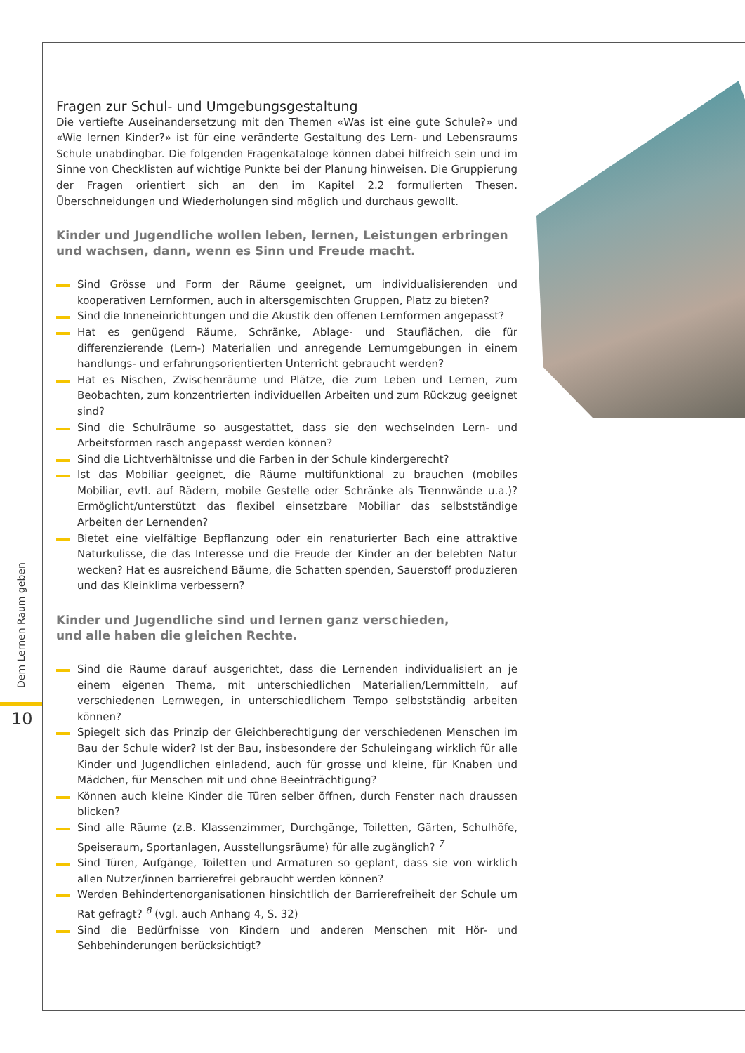Fragen zur Schul- und Umgebungsgestaltung
Die vertiefte Auseinandersetzung mit den Themen «Was ist eine gute Schule?» und «Wie lernen Kinder?» ist für eine veränderte Gestaltung des Lern- und Lebensraums Schule unabdingbar. Die folgenden Fragenkataloge können dabei hilfreich sein und im Sinne von Checklisten auf wichtige Punkte bei der Planung hinweisen. Die Gruppierung der Fragen orientiert sich an den im Kapitel 2.2 formulierten Thesen. Überschneidungen und Wiederholungen sind möglich und durchaus gewollt.
Kinder und Jugendliche wollen leben, lernen, Leistungen erbringen
und wachsen, dann, wenn es Sinn und Freude macht.
Sind Grösse und Form der Räume geeignet, um individualisierenden und kooperativen Lernformen, auch in altersgemischten Gruppen, Platz zu bieten?
Sind die Inneneinrichtungen und die Akustik den offenen Lernformen angepasst?
Hat es genügend Räume, Schränke, Ablage- und Stauflächen, die für differenzierende (Lern-) Materialien und anregende Lernumgebungen in einem handlungs- und erfahrungsorientierten Unterricht gebraucht werden?
Hat es Nischen, Zwischenräume und Plätze, die zum Leben und Lernen, zum Beobachten, zum konzentrierten individuellen Arbeiten und zum Rückzug geeignet sind?
Sind die Schulräume so ausgestattet, dass sie den wechselnden Lern- und Arbeitsformen rasch angepasst werden können?
Sind die Lichtverhältnisse und die Farben in der Schule kindergerecht?
Ist das Mobiliar geeignet, die Räume multifunktional zu brauchen (mobiles Mobiliar, evtl. auf Rädern, mobile Gestelle oder Schränke als Trennwände u.a.)? Ermöglicht/unterstützt das flexibel einsetzbare Mobiliar das selbstständige Arbeiten der Lernenden?
Bietet eine vielfältige Bepflanzung oder ein renaturierter Bach eine attraktive Naturkulisse, die das Interesse und die Freude der Kinder an der belebten Natur wecken? Hat es ausreichend Bäume, die Schatten spenden, Sauerstoff produzieren und das Kleinklima verbessern?
Kinder und Jugendliche sind und lernen ganz verschieden,
und alle haben die gleichen Rechte.
Sind die Räume darauf ausgerichtet, dass die Lernenden individualisiert an je einem eigenen Thema, mit unterschiedlichen Materialien/Lernmitteln, auf verschiedenen Lernwegen, in unterschiedlichem Tempo selbstständig arbeiten können?
Spiegelt sich das Prinzip der Gleichberechtigung der verschiedenen Menschen im Bau der Schule wider? Ist der Bau, insbesondere der Schuleingang wirklich für alle Kinder und Jugendlichen einladend, auch für grosse und kleine, für Knaben und Mädchen, für Menschen mit und ohne Beeinträchtigung?
Können auch kleine Kinder die Türen selber öffnen, durch Fenster nach draussen blicken?
Sind alle Räume (z.B. Klassenzimmer, Durchgänge, Toiletten, Gärten, Schulhöfe, Speiseraum, Sportanlagen, Ausstellungsräume) für alle zugänglich? <sup>7</sup>
Sind Türen, Aufgänge, Toiletten und Armaturen so geplant, dass sie von wirklich allen Nutzer/innen barrierefrei gebraucht werden können?
Werden Behindertenorganisationen hinsichtlich der Barrierefreiheit der Schule um Rat gefragt? <sup>8</sup> (vgl. auch Anhang 4, S. 32)
Sind die Bedürfnisse von Kindern und anderen Menschen mit Hör- und Sehbehinderungen berücksichtigt?
Dem Lernen Raum geben
10